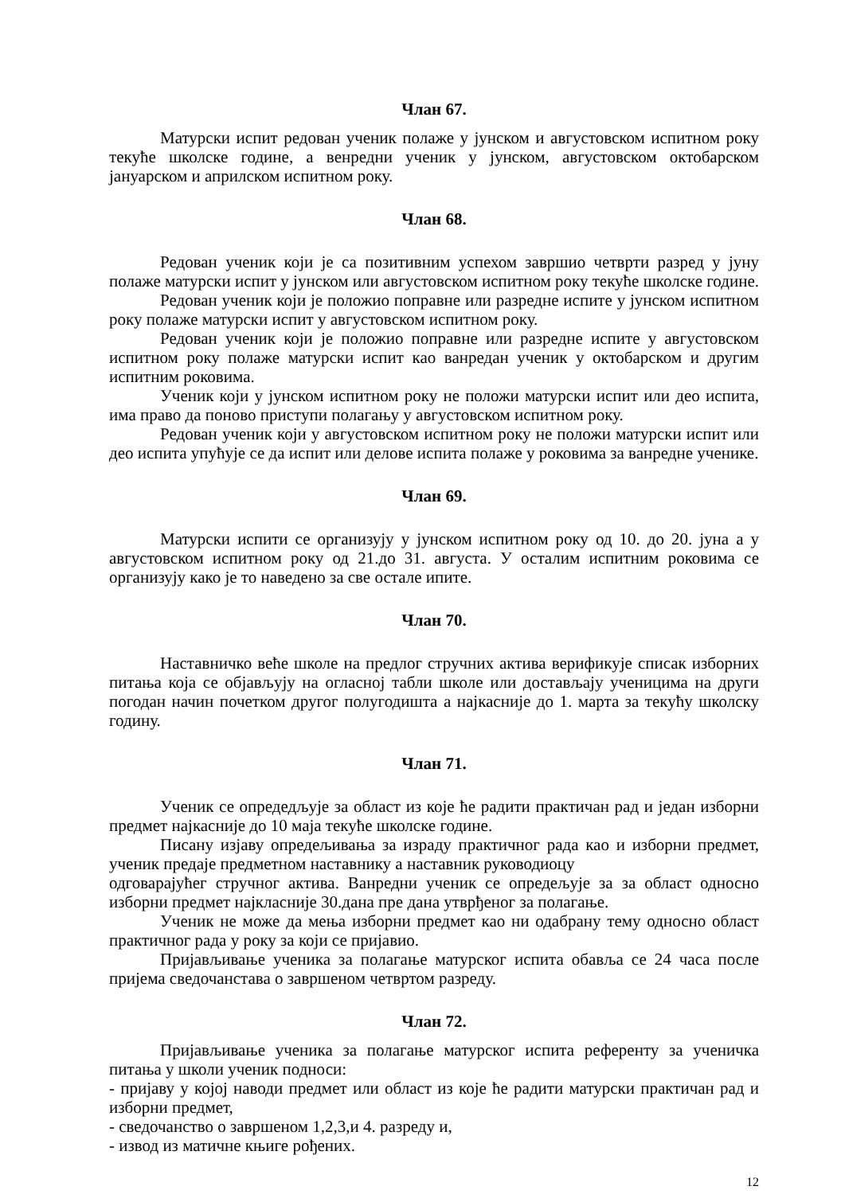Члан 67.
Матурски испит редован ученик полаже у јунском и августовском испитном року текуће школске године, а венредни ученик у јунском, августовском октобарском јануарском и априлском испитном року.
Члан 68.
Редован ученик који је са позитивним успехом завршио четврти разред у јуну полаже матурски испит у јунском или августовском испитном року текуће школске године.
Редован ученик који је положио поправне или разредне испите у јунском испитном року полаже матурски испит у августовском испитном року.
Редован ученик који је положио поправне или разредне испите у августовском испитном року полаже матурски испит као ванредан ученик у октобарском и другим испитним роковима.
Ученик који у јунском испитном року не положи матурски испит или део испита, има право да поново приступи полагању у августовском испитном року.
Редован ученик који у августовском испитном року не положи матурски испит или део испита упућује се да испит или делове испита полаже у роковима за ванредне ученике.
Члан 69.
Матурски испити се организују у јунском испитном року од 10. до 20. јуна а у августовском испитном року од 21.до 31. августа. У осталим испитним роковима се организују како је то наведено за све остале ипите.
Члан 70.
Наставничко веће школе на предлог стручних актива верификује списак изборних питања која се објављују на огласној табли школе или достављају ученицима на други погодан начин почетком другог полугодишта а најкасније до 1. марта за текућу школску годину.
Члан 71.
Ученик се опредедљује за област из које ће радити практичан рад и један изборни предмет најкасније до 10 маја текуће школске године.
Писану изјаву опредељивања за израду практичног рада као и изборни предмет, ученик предаје предметном наставнику а наставник руководиоцу
одговарајућег стручног актива. Ванредни ученик се опредељује за за област односно изборни предмет најкласније 30.дана пре дана утврђеног за полагање.
Ученик не може да мења изборни предмет као ни одабрану тему односно област практичног рада у року за који се пријавио.
Пријављивање ученика за полагање матурског испита обавља се 24 часа после пријема сведочанстава о завршеном четвртом разреду.
Члан 72.
Пријављивање ученика за полагање матурског испита референту за ученичка питања у школи ученик подноси:
- пријаву у којој наводи предмет или област из које ће радити матурски практичан рад и изборни предмет,
- сведочанство о завршеном 1,2,3,и 4. разреду и,
- извод из матичне књиге рођених.
12